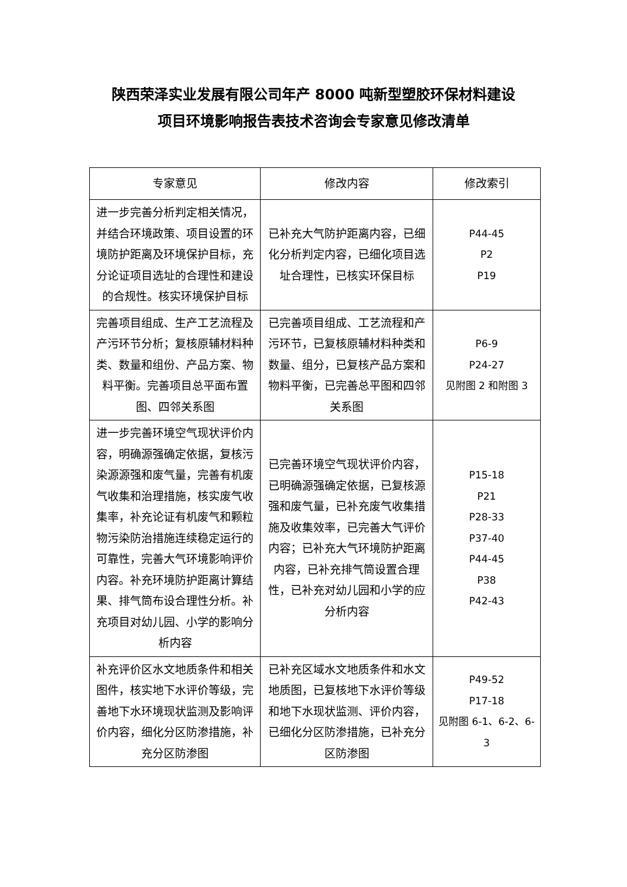陕西荣泽实业发展有限公司年产 8000 吨新型塑胶环保材料建设
项目环境影响报告表技术咨询会专家意见修改清单
| 专家意见 | 修改内容 | 修改索引 |
| --- | --- | --- |
| 进一步完善分析判定相关情况，并结合环境政策、项目设置的环境防护距离及环境保护目标，充分论证项目选址的合理性和建设的合规性。核实环境保护目标 | 已补充大气防护距离内容，已细化分析判定内容，已细化项目选址合理性，已核实环保目标 | P44-45 P2 P19 |
| 完善项目组成、生产工艺流程及产污环节分析；复核原辅材料种类、数量和组份、产品方案、物料平衡。完善项目总平面布置图、四邻关系图 | 已完善项目组成、工艺流程和产污环节，已复核原辅材料种类和数量、组分，已复核产品方案和物料平衡，已完善总平图和四邻关系图 | P6-9 P24-27 见附图 2 和附图 3 |
| 进一步完善环境空气现状评价内容，明确源强确定依据，复核污染源源强和废气量，完善有机废气收集和治理措施，核实废气收集率，补充论证有机废气和颗粒物污染防治措施连续稳定运行的可靠性，完善大气环境影响评价内容。补充环境防护距离计算结果、排气筒布设合理性分析。补充项目对幼儿园、小学的影响分析内容 | 已完善环境空气现状评价内容，已明确源强确定依据，已复核源强和废气量，已补充废气收集措施及收集效率，已完善大气评价内容；已补充大气环境防护距离内容，已补充排气筒设置合理性，已补充对幼儿园和小学的应分析内容 | P15-18 P21 P28-33 P37-40 P44-45 P38 P42-43 |
| 补充评价区水文地质条件和相关图件，核实地下水评价等级，完善地下水环境现状监测及影响评价内容，细化分区防渗措施，补充分区防渗图 | 已补充区域水文地质条件和水文地质图，已复核地下水评价等级和地下水现状监测、评价内容，已细化分区防渗措施，已补充分区防渗图 | P49-52 P17-18 见附图 6-1、6-2、6-3 |